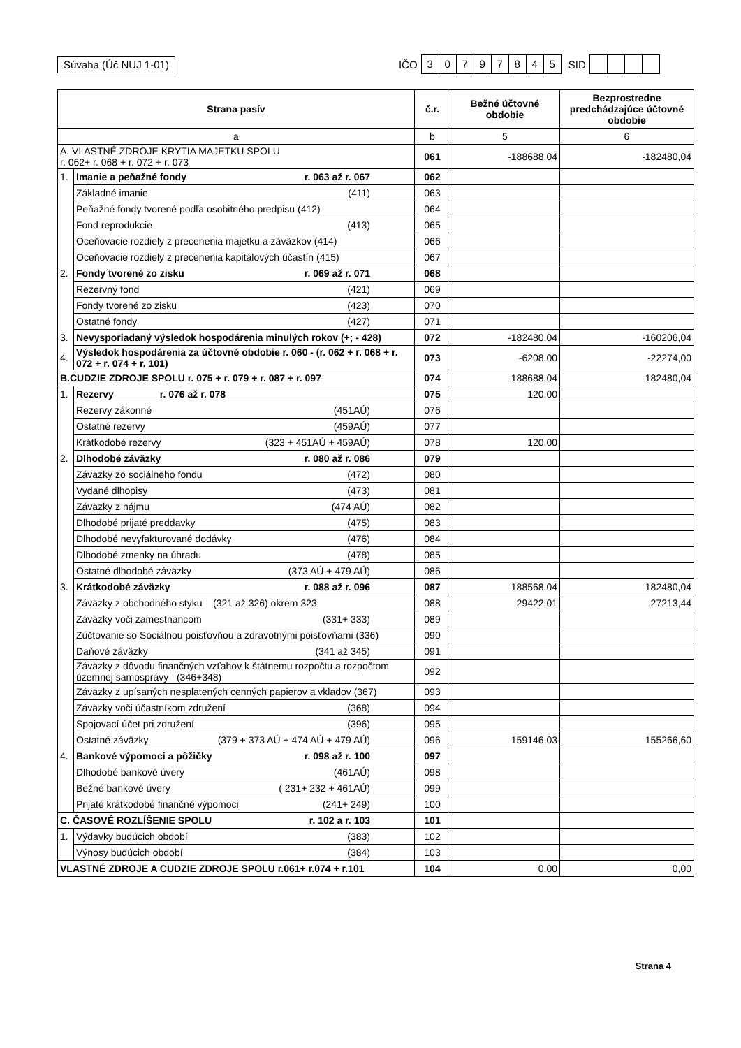Súvaha (Úč NUJ 1-01) IČO 30797845 SID
| Strana pasív | | č.r. | Bežné účtovné obdobie | Bezprostredne predchádzajúce účtovné obdobie |
| --- | --- | --- | --- | --- |
| a | | b | 5 | 6 |
| A. VLASTNÉ ZDROJE KRYTIA MAJETKU SPOLU r. 062+ r. 068 + r. 072 + r. 073 | | 061 | -188688,04 | -182480,04 |
| 1. | Imanie a peňažné fondy r. 063 až r. 067 | 062 | | |
| | Základné imanie (411) | 063 | | |
| | Peňažné fondy tvorené podľa osobitného predpisu (412) | 064 | | |
| | Fond reprodukcie (413) | 065 | | |
| | Oceňovacie rozdiely z precenenia majetku a záväzkov (414) | 066 | | |
| | Oceňovacie rozdiely z precenenia kapitálových účastín (415) | 067 | | |
| 2. | Fondy tvorené zo zisku r. 069 až r. 071 | 068 | | |
| | Rezervný fond (421) | 069 | | |
| | Fondy tvorené zo zisku (423) | 070 | | |
| | Ostatné fondy (427) | 071 | | |
| 3. | Nevysporiadaný výsledok hospodárenia minulých rokov (+; - 428) | 072 | -182480,04 | -160206,04 |
| 4. | Výsledok hospodárenia za účtovné obdobie r. 060 - (r. 062 + r. 068 + r. 072 + r. 074 + r. 101) | 073 | -6208,00 | -22274,00 |
| B.CUDZIE ZDROJE SPOLU r. 075 + r. 079 + r. 087 + r. 097 | | 074 | 188688,04 | 182480,04 |
| 1. | Rezervy r. 076 až r. 078 | 075 | 120,00 | |
| | Rezervy zákonné (451AÚ) | 076 | | |
| | Ostatné rezervy (459AÚ) | 077 | | |
| | Krátkodobé rezervy (323 + 451AÚ + 459AÚ) | 078 | 120,00 | |
| 2. | Dlhodobé záväzky r. 080 až r. 086 | 079 | | |
| | Záväzky zo sociálneho fondu (472) | 080 | | |
| | Vydané dlhopisy (473) | 081 | | |
| | Záväzky z nájmu (474 AÚ) | 082 | | |
| | Dlhodobé prijaté preddavky (475) | 083 | | |
| | Dlhodobé nevyfakturované dodávky (476) | 084 | | |
| | Dlhodobé zmenky na úhradu (478) | 085 | | |
| | Ostatné dlhodobé záväzky (373 AÚ + 479 AÚ) | 086 | | |
| 3. | Krátkodobé záväzky r. 088 až r. 096 | 087 | 188568,04 | 182480,04 |
| | Záväzky z obchodného styku (321 až 326) okrem 323 | 088 | 29422,01 | 27213,44 |
| | Záväzky voči zamestnancom (331+ 333) | 089 | | |
| | Zúčtovanie so Sociálnou poisťovňou a zdravotnými poisťovňami (336) | 090 | | |
| | Daňové záväzky (341 až 345) | 091 | | |
| | Záväzky z dôvodu finančných vzťahov k štátnemu rozpočtu a rozpočtom územnej samosprávy (346+348) | 092 | | |
| | Záväzky z upísaných nesplatených cenných papierov a vkladov (367) | 093 | | |
| | Záväzky voči účastníkom združení (368) | 094 | | |
| | Spojovací účet pri združení (396) | 095 | | |
| | Ostatné záväzky (379 + 373 AÚ + 474 AÚ + 479 AÚ) | 096 | 159146,03 | 155266,60 |
| 4. | Bankové výpomoci a pôžičky r. 098 až r. 100 | 097 | | |
| | Dlhodobé bankové úvery (461AÚ) | 098 | | |
| | Bežné bankové úvery ( 231+ 232 + 461AÚ) | 099 | | |
| | Prijaté krátkodobé finančné výpomoci (241+ 249) | 100 | | |
| C. ČASOVÉ ROZLÍŠENIE SPOLU r. 102 a r. 103 | | 101 | | |
| 1. | Výdavky budúcich období (383) | 102 | | |
| | Výnosy budúcich období (384) | 103 | | |
| VLASTNÉ ZDROJE A CUDZIE ZDROJE SPOLU r.061+ r.074 + r.101 | | 104 | 0,00 | 0,00 |
Strana 4